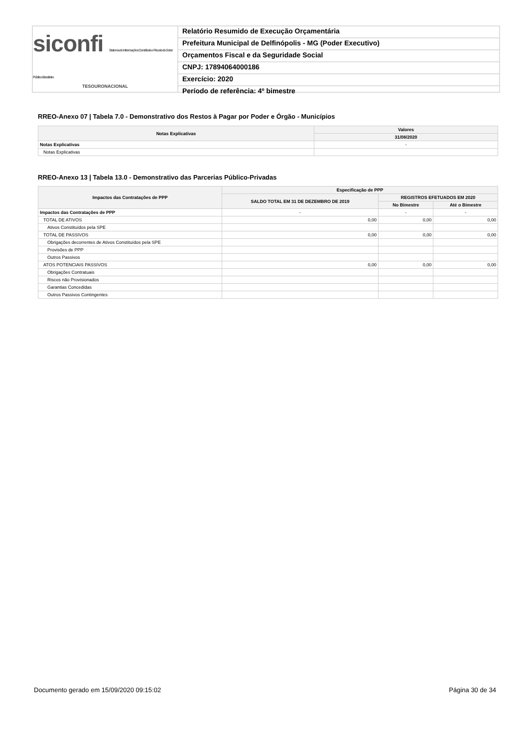siconfi Sistema de Informações Contábeis e Fiscais do Setor Público Brasileiro
TESOURONACIONAL
Relatório Resumido de Execução Orçamentária
Prefeitura Municipal de Delfinópolis - MG (Poder Executivo)
Orçamentos Fiscal e da Seguridade Social
CNPJ: 17894064000186
Exercício: 2020
Período de referência: 4º bimestre
RREO-Anexo 07 | Tabela 7.0 - Demonstrativo dos Restos à Pagar por Poder e Órgão - Municípios
| Notas Explicativas | Valores |
| --- | --- |
| | 31/08/2020 |
| Notas Explicativas | - |
| Notas Explicativas | |
RREO-Anexo 13 | Tabela 13.0 - Demonstrativo das Parcerias Público-Privadas
| Impactos das Contratações de PPP | Especificação de PPP | | |
| --- | --- | --- | --- |
| | SALDO TOTAL EM 31 DE DEZEMBRO DE 2019 | REGISTROS EFETUADOS EM 2020 | |
| | | No Bimestre | Até o Bimestre |
| Impactos das Contratações de PPP | - | - | - |
| TOTAL DE ATIVOS | 0,00 | 0,00 | 0,00 |
| Ativos Constituídos pela SPE | | | |
| TOTAL DE PASSIVOS | 0,00 | 0,00 | 0,00 |
| Obrigações decorrentes de Ativos Constituídos pela SPE | | | |
| Provisões de PPP | | | |
| Outros Passivos | | | |
| ATOS POTENCIAIS PASSIVOS | 0,00 | 0,00 | 0,00 |
| Obrigações Contratuais | | | |
| Riscos não Provisionados | | | |
| Garantias Concedidas | | | |
| Outros Passivos Contingentes | | | |
Documento gerado em 15/09/2020 09:15:02
Página 30 de 34